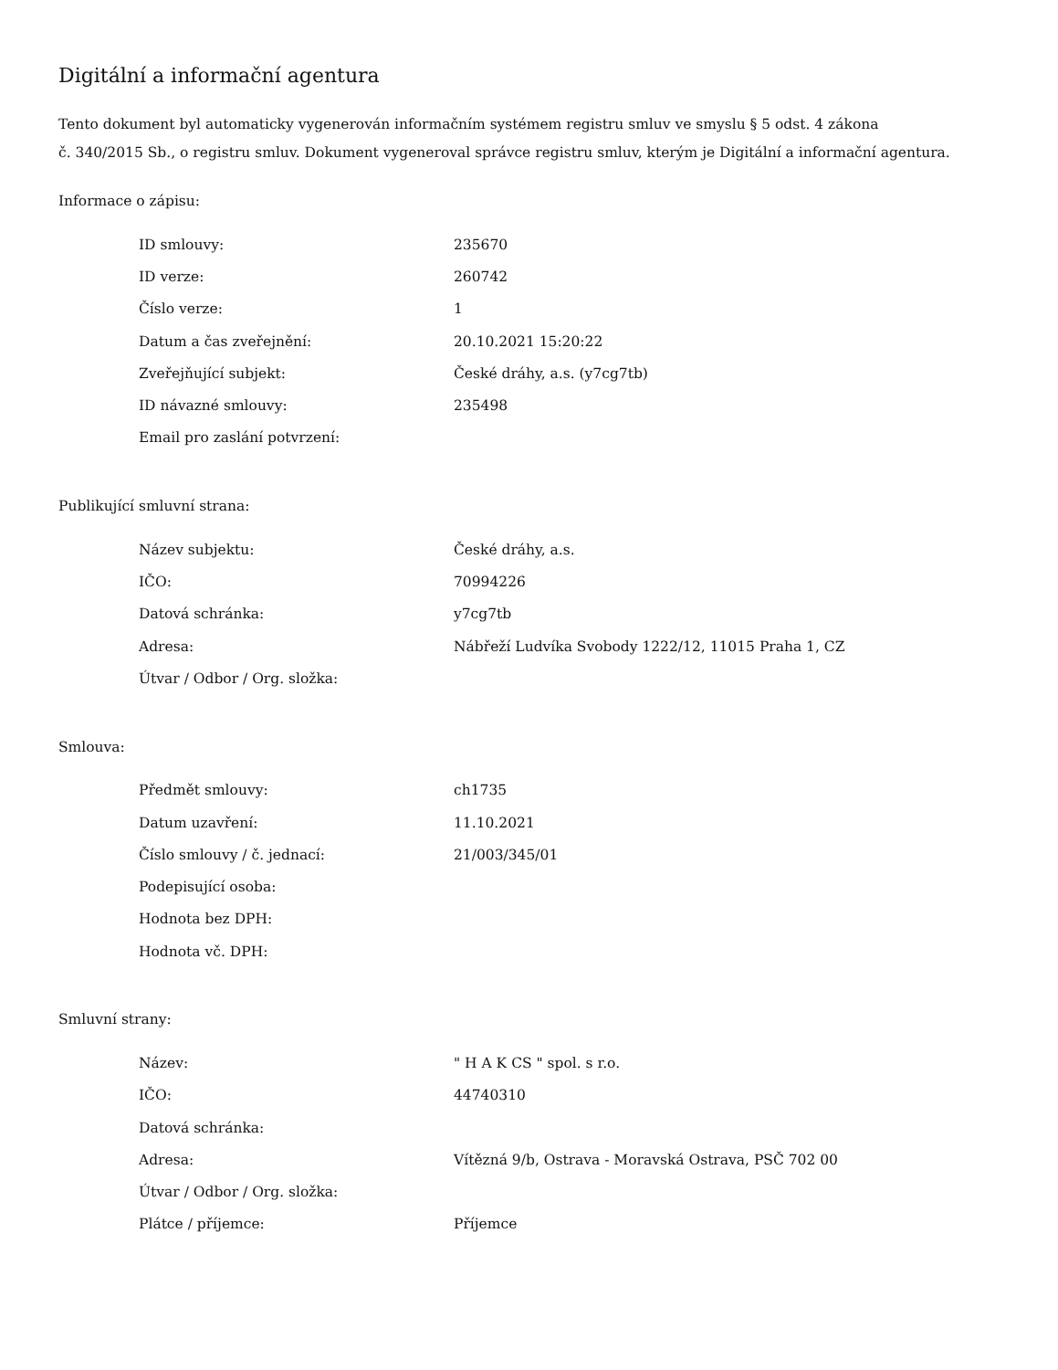Digitální a informační agentura
Tento dokument byl automaticky vygenerován informačním systémem registru smluv ve smyslu § 5 odst. 4 zákona
č. 340/2015 Sb., o registru smluv. Dokument vygeneroval správce registru smluv, kterým je Digitální a informační agentura.
Informace o zápisu:
| ID smlouvy: | 235670 |
| ID verze: | 260742 |
| Číslo verze: | 1 |
| Datum a čas zveřejnění: | 20.10.2021 15:20:22 |
| Zveřejňující subjekt: | České dráhy, a.s. (y7cg7tb) |
| ID návazné smlouvy: | 235498 |
| Email pro zaslání potvrzení: | |
Publikující smluvní strana:
| Název subjektu: | České dráhy, a.s. |
| IČO: | 70994226 |
| Datová schránka: | y7cg7tb |
| Adresa: | Nábřeží Ludvíka Svobody 1222/12, 11015 Praha 1, CZ |
| Útvar / Odbor / Org. složka: | |
Smlouva:
| Předmět smlouvy: | ch1735 |
| Datum uzavření: | 11.10.2021 |
| Číslo smlouvy / č. jednací: | 21/003/345/01 |
| Podepisující osoba: | |
| Hodnota bez DPH: | |
| Hodnota vč. DPH: | |
Smluvní strany:
| Název: | " H A K CS " spol. s r.o. |
| IČO: | 44740310 |
| Datová schránka: | |
| Adresa: | Vítězná 9/b, Ostrava - Moravská Ostrava, PSČ 702 00 |
| Útvar / Odbor / Org. složka: | |
| Plátce / příjemce: | Příjemce |